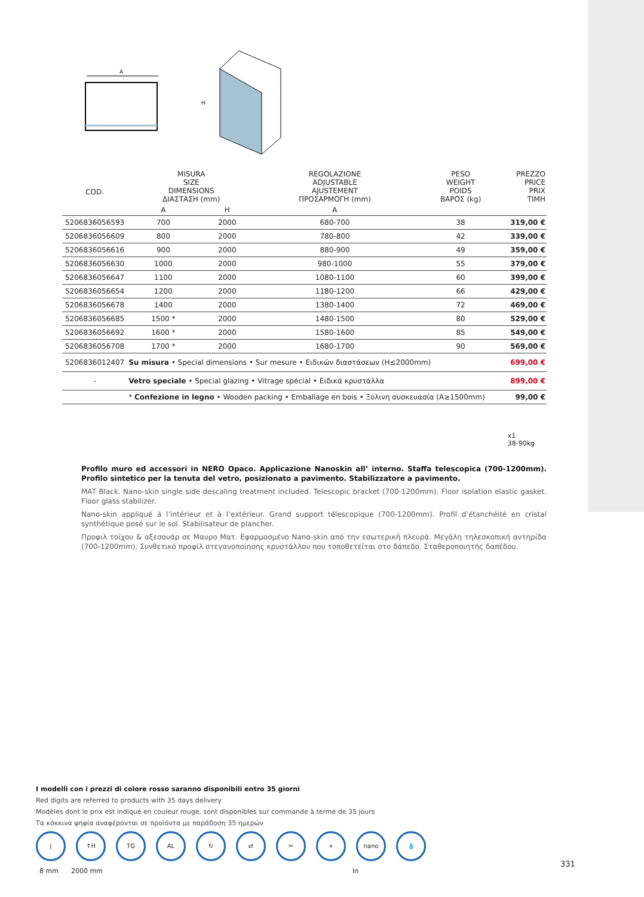A
H
| COD. | MISURA SIZE DIMENSIONS ΔΙΑΣΤΑΣΗ (mm) | | REGOLAZIONE ADJUSTABLE AJUSTEMENT ΠΡΟΣΑΡΜΟΓΗ (mm) | PESO WEIGHT POIDS ΒΑΡΟΣ (kg) | PREZZO PRICE PRIX TIMH |
| --- | --- | --- | --- | --- | --- |
| | A | H | A | | |
| 5206836056593 | 700 | 2000 | 680-700 | 38 | 319,00 € |
| 5206836056609 | 800 | 2000 | 780-800 | 42 | 339,00 € |
| 5206836056616 | 900 | 2000 | 880-900 | 49 | 359,00 € |
| 5206836056630 | 1000 | 2000 | 980-1000 | 55 | 379,00 € |
| 5206836056647 | 1100 | 2000 | 1080-1100 | 60 | 399,00 € |
| 5206836056654 | 1200 | 2000 | 1180-1200 | 66 | 429,00 € |
| 5206836056678 | 1400 | 2000 | 1380-1400 | 72 | 469,00 € |
| 5206836056685 | 1500 * | 2000 | 1480-1500 | 80 | 529,00 € |
| 5206836056692 | 1600 * | 2000 | 1580-1600 | 85 | 549,00 € |
| 5206836056708 | 1700 * | 2000 | 1680-1700 | 90 | 569,00 € |
| 5206836012407 | Su misura • Special dimensions • Sur mesure • Ειδικών διαστάσεων (H≤2000mm) | | | | 699,00 € |
| - | Vetro speciale • Special glazing • Vitrage spécial • Ειδικά κρυστάλλα | | | | 899,00 € |
| | * Confezione in legno • Wooden packing • Emballage en bois • Ξύλινη συσκευασία (A≥1500mm) | | | | 99,00 € |
x1
38-90kg
Profilo muro ed accessori in NERO Opaco. Applicazione Nanoskin all’ interno. Staffa telescopica (700-1200mm). Profilo sintetico per la tenuta del vetro, posizionato a pavimento. Stabilizzatore a pavimento.
MAT Black. Nano-skin single side descaling treatment included. Telescopic bracket (700-1200mm). Floor isolation elastic gasket. Floor glass stabilizer.
Nano-skin appliqué à l’intérieur et à l’extérieur. Grand support télescopique (700-1200mm). Profil d’étanchéité en cristal synthétique posé sur le sol. Stabilisateur de plancher.
Προφιλ τοίχου & αξεσουάρ σε Μαυρο Ματ. Εφαρμοσμένο Nano-skin από την εσωτερική πλευρά. Μεγάλη τηλεσκοπική αντηρίδα (700-1200mm). Συνθετικό προφίλ στεγανοποίησης κρυστάλλου που τοποθετείται στο δάπεδο. Σταθεροποιητής δαπέδου.
I modelli con i prezzi di colore rosso saranno disponibili entro 35 giorni
Red digits are referred to products with 35 days delivery
Modèles dont le prix est indiqué en couleur rouge, sont disponibles sur commande à terme de 35 jours
Τα κόκκινα ψηφία αναφέρονται σε προϊόντα με παράδοση 35 ημερών
| ↑H TG AL ↻ ⇄ ✂ + nano 💧
8 mm 2000 mm In
331